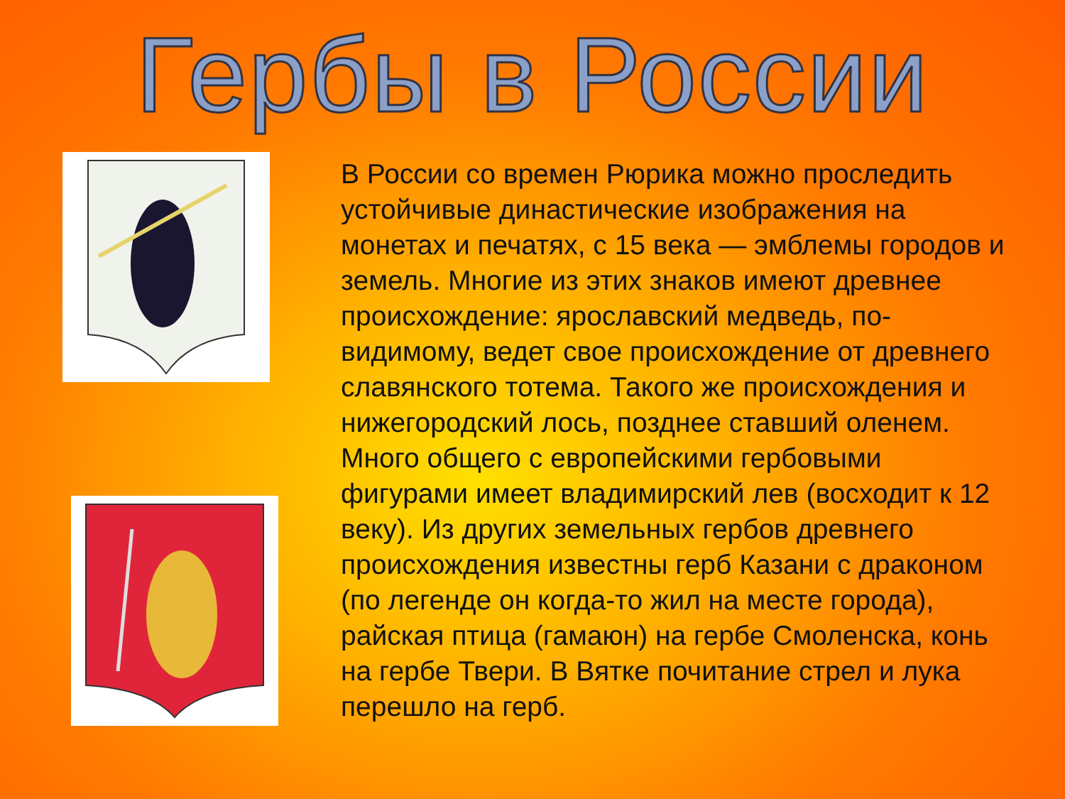Гербы в России
В России со времен Рюрика можно проследить устойчивые династические изображения на монетах и печатях, с 15 века — эмблемы городов и земель. Многие из этих знаков имеют древнее происхождение: ярославский медведь, по-видимому, ведет свое происхождение от древнего славянского тотема. Такого же происхождения и нижегородский лось, позднее ставший оленем. Много общего с европейскими гербовыми фигурами имеет владимирский лев (восходит к 12 веку). Из других земельных гербов древнего происхождения известны герб Казани с драконом (по легенде он когда-то жил на месте города), райская птица (гамаюн) на гербе Смоленска, конь на гербе Твери. В Вятке почитание стрел и лука перешло на герб.